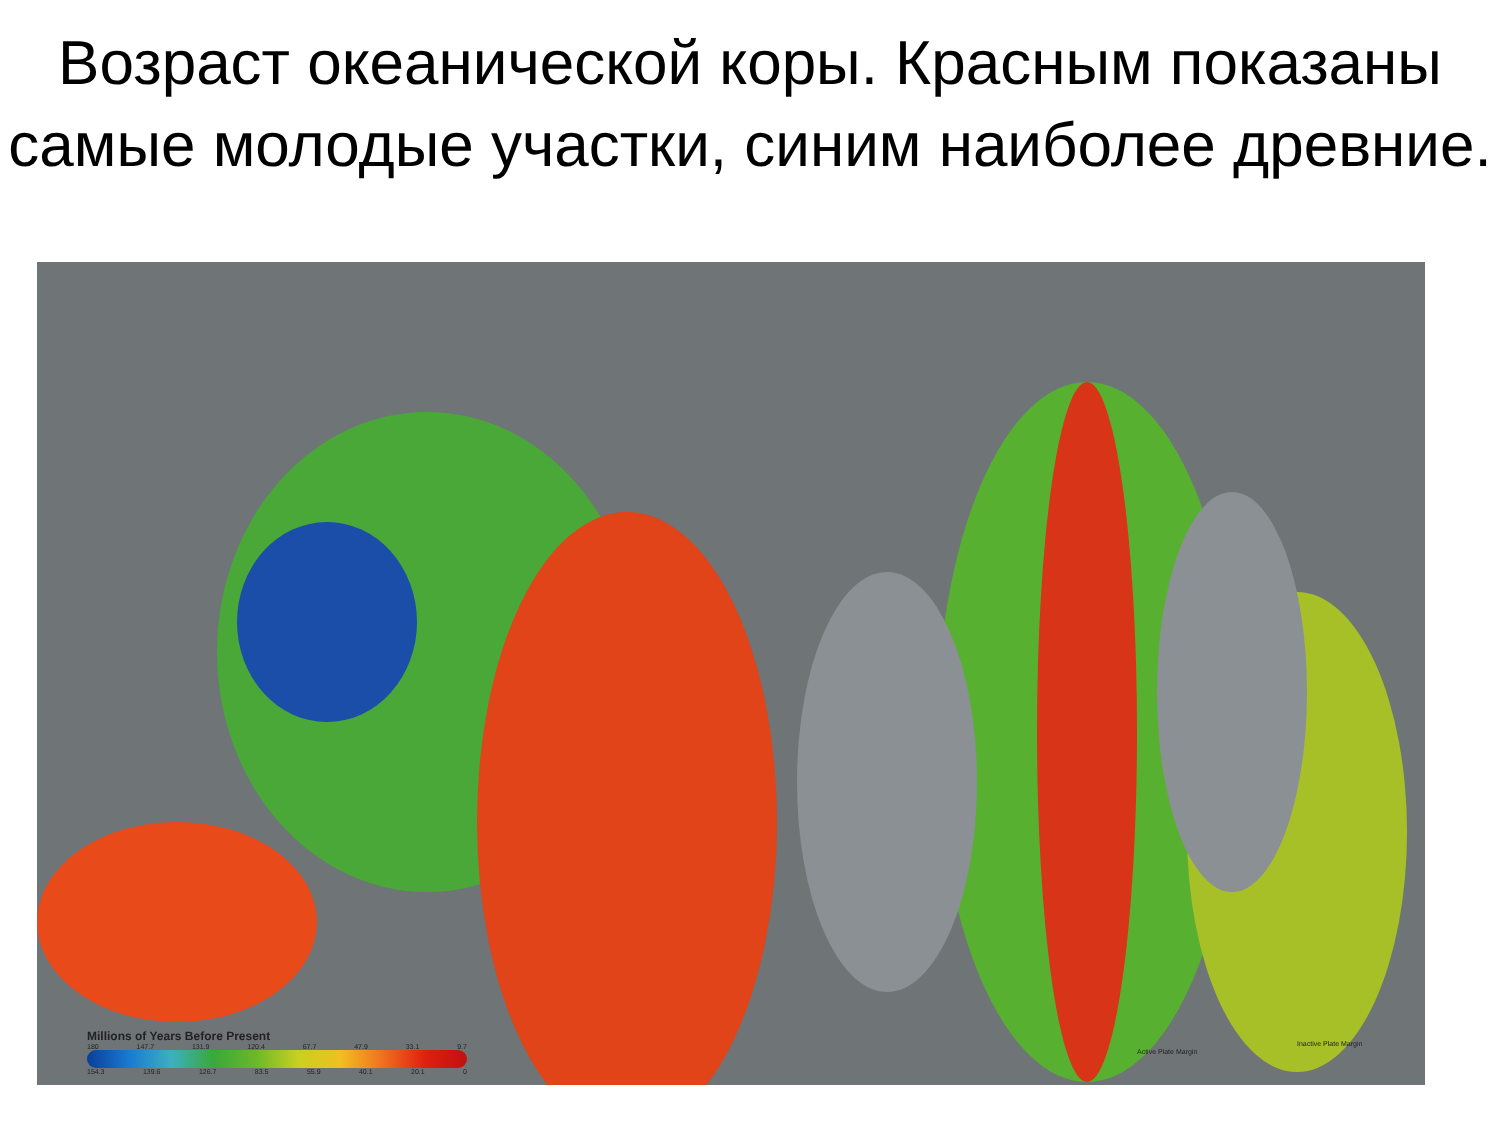Возраст океанической коры. Красным показаны самые молодые участки, синим наиболее древние.
Millions of Years Before Present
180 147.7 131.9 120.4 67.7 47.9 33.1 9.7
154.3 139.6 126.7 83.5 55.9 40.1 20.1 0
Active Plate Margin
Inactive Plate Margin